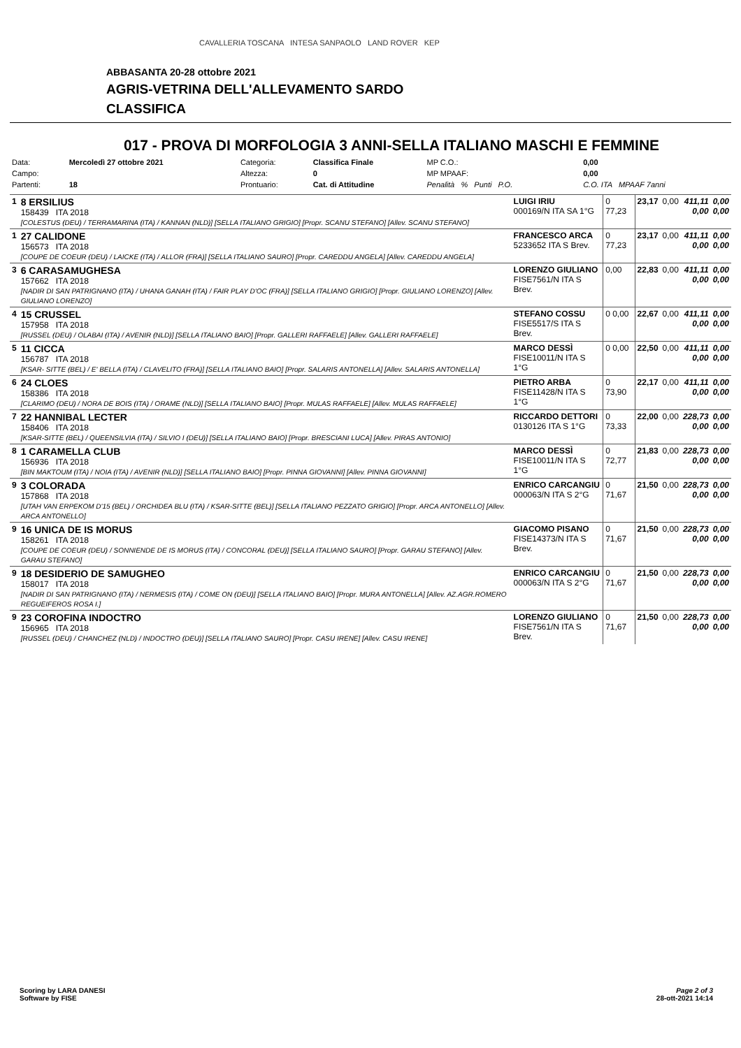CAVALLERIA TOSCANA INTESA SANPAOLO LAND ROVER KEP
ABBASANTA 20-28 ottobre 2021
AGRIS-VETRINA DELL'ALLEVAMENTO SARDO
CLASSIFICA
017 - PROVA DI MORFOLOGIA 3 ANNI-SELLA ITALIANO MASCHI E FEMMINE
| Data: | Mercoledì 27 ottobre 2021 | Categoria: | Classifica Finale | MP C.O.: | 0,00 |
| Campo: | | Altezza: | 0 | MP MPAAF: | 0,00 |
| Partenti: | 18 | Prontuario: | Cat. di Attitudine | Penalità % Punti P.O. | C.O. ITA MPAAF 7anni |
| 1 | 8 ERSILIUS 158439 ITA 2018 [COLESTUS (DEU) / TERRAMARINA (ITA) / KANNAN (NLD)] [SELLA ITALIANO GRIGIO] [Propr. SCANU STEFANO] [Allev. SCANU STEFANO] | LUIGI IRIU 000169/N ITA SA 1°G | 0 77,23 | 23,17 | 0,00 | 411,11 0,00 | 0,00 0,00 |
| 1 | 27 CALIDONE 156573 ITA 2018 [COUPE DE COEUR (DEU) / LAICKE (ITA) / ALLOR (FRA)] [SELLA ITALIANO SAURO] [Propr. CAREDDU ANGELA] [Allev. CAREDDU ANGELA] | FRANCESCO ARCA 5233652 ITA S Brev. | 0 77,23 | 23,17 | 0,00 | 411,11 0,00 | 0,00 0,00 |
| 3 | 6 CARASAMUGHESA 157662 ITA 2018 [NADIR DI SAN PATRIGNANO (ITA) / UHANA GANAH (ITA) / FAIR PLAY D'OC (FRA)] [SELLA ITALIANO GRIGIO] [Propr. GIULIANO LORENZO] [Allev. GIULIANO LORENZO] | LORENZO GIULIANO FISE7561/N ITA S Brev. | 0,00 | 22,83 | 0,00 | 411,11 0,00 | 0,00 0,00 |
| 4 | 15 CRUSSEL 157958 ITA 2018 [RUSSEL (DEU) / OLABAI (ITA) / AVENIR (NLD)] [SELLA ITALIANO BAIO] [Propr. GALLERI RAFFAELE] [Allev. GALLERI RAFFAELE] | STEFANO COSSU FISE5517/S ITA S Brev. | 0 0,00 | 22,67 | 0,00 | 411,11 0,00 | 0,00 0,00 |
| 5 | 11 CICCA 156787 ITA 2018 [KSAR- SITTE (BEL) / E' BELLA (ITA) / CLAVELITO (FRA)] [SELLA ITALIANO BAIO] [Propr. SALARIS ANTONELLA] [Allev. SALARIS ANTONELLA] | MARCO DESSÌ FISE10011/N ITA S 1°G | 0 0,00 | 22,50 | 0,00 | 411,11 0,00 | 0,00 0,00 |
| 6 | 24 CLOES 158386 ITA 2018 [CLARIMO (DEU) / NORA DE BOIS (ITA) / ORAME (NLD)] [SELLA ITALIANO BAIO] [Propr. MULAS RAFFAELE] [Allev. MULAS RAFFAELE] | PIETRO ARBA FISE11428/N ITA S 1°G | 0 73,90 | 22,17 | 0,00 | 411,11 0,00 | 0,00 0,00 |
| 7 | 22 HANNIBAL LECTER 158406 ITA 2018 [KSAR-SITTE (BEL) / QUEENSILVIA (ITA) / SILVIO I (DEU)] [SELLA ITALIANO BAIO] [Propr. BRESCIANI LUCA] [Allev. PIRAS ANTONIO] | RICCARDO DETTORI 0130126 ITA S 1°G | 0 73,33 | 22,00 | 0,00 | 228,73 0,00 | 0,00 0,00 |
| 8 | 1 CARAMELLA CLUB 156936 ITA 2018 [BIN MAKTOUM (ITA) / NOIA (ITA) / AVENIR (NLD)] [SELLA ITALIANO BAIO] [Propr. PINNA GIOVANNI] [Allev. PINNA GIOVANNI] | MARCO DESSÌ FISE10011/N ITA S 1°G | 0 72,77 | 21,83 | 0,00 | 228,73 0,00 | 0,00 0,00 |
| 9 | 3 COLORADA 157868 ITA 2018 [UTAH VAN ERPEKOM D'15 (BEL) / ORCHIDEA BLU (ITA) / KSAR-SITTE (BEL)] [SELLA ITALIANO PEZZATO GRIGIO] [Propr. ARCA ANTONELLO] [Allev. ARCA ANTONELLO] | ENRICO CARCANGIU 000063/N ITA S 2°G | 0 71,67 | 21,50 | 0,00 | 228,73 0,00 | 0,00 0,00 |
| 9 | 16 UNICA DE IS MORUS 158261 ITA 2018 [COUPE DE COEUR (DEU) / SONNIENDE DE IS MORUS (ITA) / CONCORAL (DEU)] [SELLA ITALIANO SAURO] [Propr. GARAU STEFANO] [Allev. GARAU STEFANO] | GIACOMO PISANO FISE14373/N ITA S Brev. | 0 71,67 | 21,50 | 0,00 | 228,73 0,00 | 0,00 0,00 |
| 9 | 18 DESIDERIO DE SAMUGHEO 158017 ITA 2018 [NADIR DI SAN PATRIGNANO (ITA) / NERMESIS (ITA) / COME ON (DEU)] [SELLA ITALIANO BAIO] [Propr. MURA ANTONELLA] [Allev. AZ.AGR.ROMERO REGUEIFEROS ROSA I.] | ENRICO CARCANGIU 000063/N ITA S 2°G | 0 71,67 | 21,50 | 0,00 | 228,73 0,00 | 0,00 0,00 |
| 9 | 23 COROFINA INDOCTRO 156965 ITA 2018 [RUSSEL (DEU) / CHANCHEZ (NLD) / INDOCTRO (DEU)] [SELLA ITALIANO SAURO] [Propr. CASU IRENE] [Allev. CASU IRENE] | LORENZO GIULIANO FISE7561/N ITA S Brev. | 0 71,67 | 21,50 | 0,00 | 228,73 0,00 | 0,00 0,00 |
Scoring by LARA DANESI
Software by FISE
Page 2 of 3
28-ott-2021 14:14